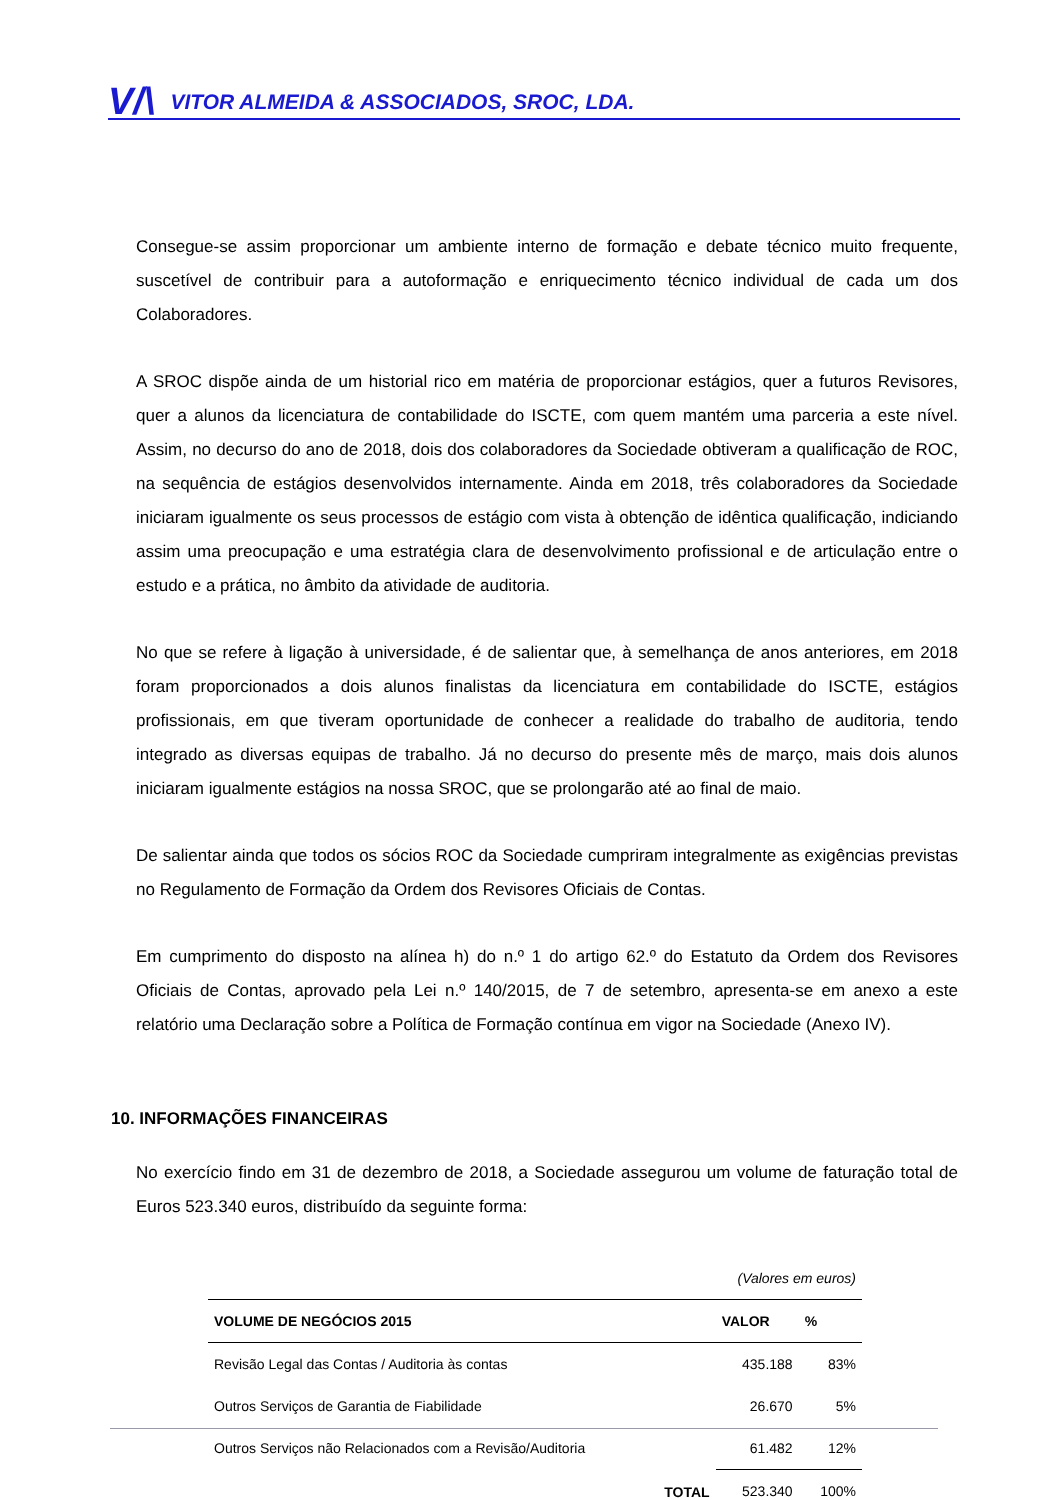V/\ VITOR ALMEIDA & ASSOCIADOS, SROC, LDA.
Consegue-se assim proporcionar um ambiente interno de formação e debate técnico muito frequente, suscetível de contribuir para a autoformação e enriquecimento técnico individual de cada um dos Colaboradores.
A SROC dispõe ainda de um historial rico em matéria de proporcionar estágios, quer a futuros Revisores, quer a alunos da licenciatura de contabilidade do ISCTE, com quem mantém uma parceria a este nível. Assim, no decurso do ano de 2018, dois dos colaboradores da Sociedade obtiveram a qualificação de ROC, na sequência de estágios desenvolvidos internamente. Ainda em 2018, três colaboradores da Sociedade iniciaram igualmente os seus processos de estágio com vista à obtenção de idêntica qualificação, indiciando assim uma preocupação e uma estratégia clara de desenvolvimento profissional e de articulação entre o estudo e a prática, no âmbito da atividade de auditoria.
No que se refere à ligação à universidade, é de salientar que, à semelhança de anos anteriores, em 2018 foram proporcionados a dois alunos finalistas da licenciatura em contabilidade do ISCTE, estágios profissionais, em que tiveram oportunidade de conhecer a realidade do trabalho de auditoria, tendo integrado as diversas equipas de trabalho. Já no decurso do presente mês de março, mais dois alunos iniciaram igualmente estágios na nossa SROC, que se prolongarão até ao final de maio.
De salientar ainda que todos os sócios ROC da Sociedade cumpriram integralmente as exigências previstas no Regulamento de Formação da Ordem dos Revisores Oficiais de Contas.
Em cumprimento do disposto na alínea h) do n.º 1 do artigo 62.º do Estatuto da Ordem dos Revisores Oficiais de Contas, aprovado pela Lei n.º 140/2015, de 7 de setembro, apresenta-se em anexo a este relatório uma Declaração sobre a Política de Formação contínua em vigor na Sociedade (Anexo IV).
10. INFORMAÇÕES FINANCEIRAS
No exercício findo em 31 de dezembro de 2018, a Sociedade assegurou um volume de faturação total de Euros 523.340 euros, distribuído da seguinte forma:
| (Valores em euros) | | |
| VOLUME DE NEGÓCIOS 2015 | VALOR | % |
| Revisão Legal das Contas / Auditoria às contas | 435.188 | 83% |
| Outros Serviços de Garantia de Fiabilidade | 26.670 | 5% |
| Outros Serviços não Relacionados com a Revisão/Auditoria | 61.482 | 12% |
| TOTAL | 523.340 | 100% |